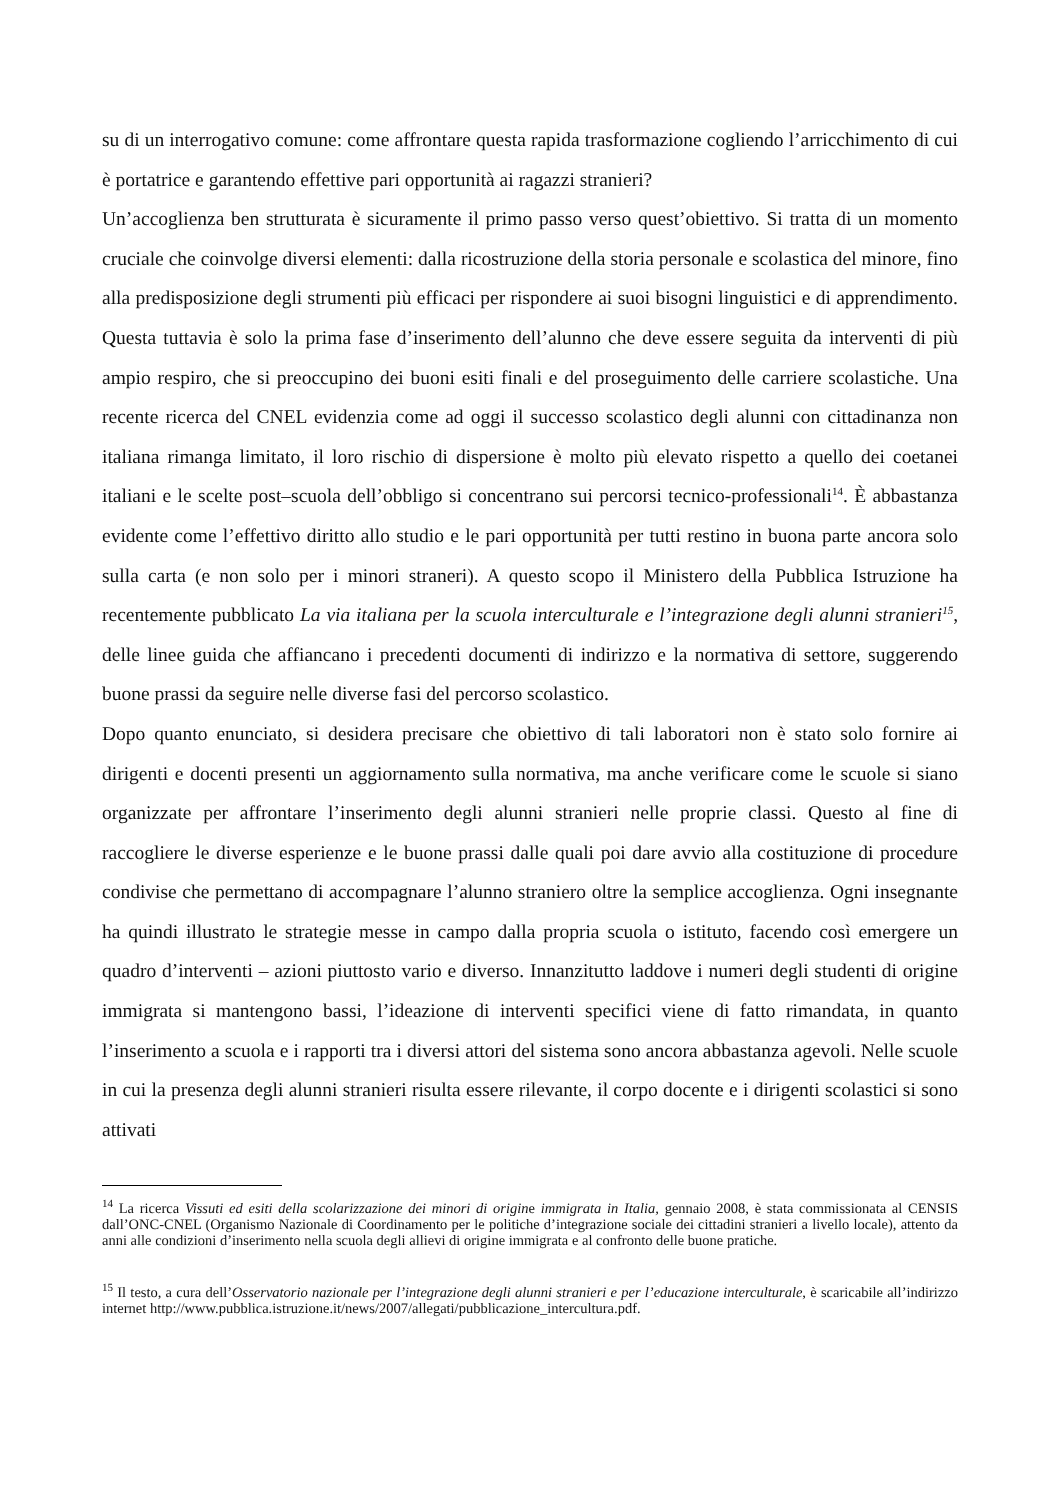su di un interrogativo comune: come affrontare questa rapida trasformazione cogliendo l’arricchimento di cui è portatrice e garantendo effettive pari opportunità ai ragazzi stranieri?
Un’accoglienza ben strutturata è sicuramente il primo passo verso quest’obiettivo. Si tratta di un momento cruciale che coinvolge diversi elementi: dalla ricostruzione della storia personale e scolastica del minore, fino alla predisposizione degli strumenti più efficaci per rispondere ai suoi bisogni linguistici e di apprendimento. Questa tuttavia è solo la prima fase d’inserimento dell’alunno che deve essere seguita da interventi di più ampio respiro, che si preoccupino dei buoni esiti finali e del proseguimento delle carriere scolastiche. Una recente ricerca del CNEL evidenzia come ad oggi il successo scolastico degli alunni con cittadinanza non italiana rimanga limitato, il loro rischio di dispersione è molto più elevato rispetto a quello dei coetanei italiani e le scelte post–scuola dell’obbligo si concentrano sui percorsi tecnico-professionali<sup>14</sup>. È abbastanza evidente come l’effettivo diritto allo studio e le pari opportunità per tutti restino in buona parte ancora solo sulla carta (e non solo per i minori straneri). A questo scopo il Ministero della Pubblica Istruzione ha recentemente pubblicato La via italiana per la scuola interculturale e l’integrazione degli alunni stranieri<sup>15</sup>, delle linee guida che affiancano i precedenti documenti di indirizzo e la normativa di settore, suggerendo buone prassi da seguire nelle diverse fasi del percorso scolastico.
Dopo quanto enunciato, si desidera precisare che obiettivo di tali laboratori non è stato solo fornire ai dirigenti e docenti presenti un aggiornamento sulla normativa, ma anche verificare come le scuole si siano organizzate per affrontare l’inserimento degli alunni stranieri nelle proprie classi. Questo al fine di raccogliere le diverse esperienze e le buone prassi dalle quali poi dare avvio alla costituzione di procedure condivise che permettano di accompagnare l’alunno straniero oltre la semplice accoglienza. Ogni insegnante ha quindi illustrato le strategie messe in campo dalla propria scuola o istituto, facendo così emergere un quadro d’interventi – azioni piuttosto vario e diverso. Innanzitutto laddove i numeri degli studenti di origine immigrata si mantengono bassi, l’ideazione di interventi specifici viene di fatto rimandata, in quanto l’inserimento a scuola e i rapporti tra i diversi attori del sistema sono ancora abbastanza agevoli. Nelle scuole in cui la presenza degli alunni stranieri risulta essere rilevante, il corpo docente e i dirigenti scolastici si sono attivati
<sup>14</sup> La ricerca Vissuti ed esiti della scolarizzazione dei minori di origine immigrata in Italia, gennaio 2008, è stata commissionata al CENSIS dall’ONC-CNEL (Organismo Nazionale di Coordinamento per le politiche d’integrazione sociale dei cittadini stranieri a livello locale), attento da anni alle condizioni d’inserimento nella scuola degli allievi di origine immigrata e al confronto delle buone pratiche.
<sup>15</sup> Il testo, a cura dell’Osservatorio nazionale per l’integrazione degli alunni stranieri e per l’educazione interculturale, è scaricabile all’indirizzo internet http://www.pubblica.istruzione.it/news/2007/allegati/pubblicazione_intercultura.pdf.